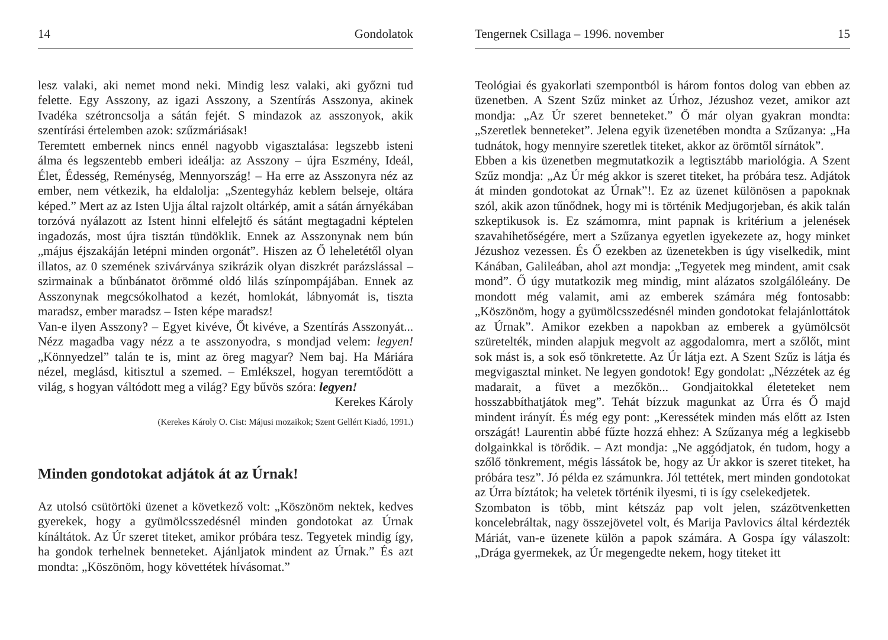14 Gondolatok
lesz valaki, aki nemet mond neki. Mindig lesz valaki, aki győzni tud felette. Egy Asszony, az igazi Asszony, a Szentírás Asszonya, akinek Ivadéka szétroncsolja a sátán fejét. S mindazok az asszonyok, akik szentírási értelemben azok: szűzmáriásak!
Teremtett embernek nincs ennél nagyobb vigasztalása: legszebb isteni álma és legszentebb emberi ideálja: az Asszony – újra Eszmény, Ideál, Élet, Édesség, Reménység, Mennyország! – Ha erre az Asszonyra néz az ember, nem vétkezik, ha eldalolja: „Szentegyház keblem belseje, oltára képed.” Mert az az Isten Ujja által rajzolt oltárkép, amit a sátán árnyékában torzóvá nyálazott az Istent hinni elfelejtő és sátánt megtagadni képtelen ingadozás, most újra tisztán tündöklik. Ennek az Asszonynak nem bún „május éjszakáján letépni minden orgonát”. Hiszen az Ő leheletétől olyan illatos, az 0 szemének szivárványa szikrázik olyan diszkrét parázslással – szirmainak a bűnbánatot örömmé oldó lilás színpompájában. Ennek az Asszonynak megcsókolhatod a kezét, homlokát, lábnyomát is, tiszta maradsz, ember maradsz – Isten képe maradsz!
Van-e ilyen Asszony? – Egyet kivéve, Őt kivéve, a Szentírás Asszonyát... Nézz magadba vagy nézz a te asszonyodra, s mondjad velem: legyen! „Könnyedzel” talán te is, mint az öreg magyar? Nem baj. Ha Máriára nézel, meglásd, kitisztul a szemed. – Emlékszel, hogyan teremtődött a világ, s hogyan váltódott meg a világ? Egy bűvös szóra: legyen!
Kerekes Károly
(Kerekes Károly O. Cist: Májusi mozaikok; Szent Gellért Kiadó, 1991.)
Minden gondotokat adjátok át az Úrnak!
Az utolsó csütörtöki üzenet a következő volt: „Köszönöm nektek, kedves gyerekek, hogy a gyümölcsszedésnél minden gondotokat az Úrnak kínáltátok. Az Úr szeret titeket, amikor próbára tesz. Tegyetek mindig így, ha gondok terhelnek benneteket. Ajánljatok mindent az Úrnak.” És azt mondta: „Köszönöm, hogy követtétek hívásomat.”
Tengernek Csillaga – 1996. november 15
Teológiai és gyakorlati szempontból is három fontos dolog van ebben az üzenetben. A Szent Szűz minket az Úrhoz, Jézushoz vezet, amikor azt mondja: „Az Úr szeret benneteket.” Ő már olyan gyakran mondta: „Szeretlek benneteket”. Jelena egyik üzenetében mondta a Szűzanya: „Ha tudnátok, hogy mennyire szeretlek titeket, akkor az örömtől sírnátok”.
Ebben a kis üzenetben megmutatkozik a legtisztább mariológia. A Szent Szűz mondja: „Az Úr még akkor is szeret titeket, ha próbára tesz. Adjátok át minden gondotokat az Úrnak”!. Ez az üzenet különösen a papoknak szól, akik azon tűnődnek, hogy mi is történik Medjugorjeban, és akik talán szkeptikusok is. Ez számomra, mint papnak is kritérium a jelenések szavahihetőségére, mert a Szűzanya egyetlen igyekezete az, hogy minket Jézushoz vezessen. És Ő ezekben az üzenetekben is úgy viselkedik, mint Kánában, Galileában, ahol azt mondja: „Tegyetek meg mindent, amit csak mond”. Ő úgy mutatkozik meg mindig, mint alázatos szolgálóleány. De mondott még valamit, ami az emberek számára még fontosabb: „Köszönöm, hogy a gyümölcsszedésnél minden gondotokat felajánlottátok az Úrnak”. Amikor ezekben a napokban az emberek a gyümölcsöt szüretelték, minden alapjuk megvolt az aggodalomra, mert a szőlőt, mint sok mást is, a sok eső tönkretette. Az Úr látja ezt. A Szent Szűz is látja és megvigasztal minket. Ne legyen gondotok! Egy gondolat: „Nézzétek az ég madarait, a füvet a mezőkön... Gondjaitokkal életeteket nem hosszabbíthatjátok meg”. Tehát bízzuk magunkat az Úrra és Ő majd mindent irányít. És még egy pont: „Keressétek minden más előtt az Isten országát! Laurentin abbé fűzte hozzá ehhez: A Szűzanya még a legkisebb dolgainkkal is törődik. – Azt mondja: „Ne aggódjatok, én tudom, hogy a szőlő tönkrement, mégis lássátok be, hogy az Úr akkor is szeret titeket, ha próbára tesz”. Jó példa ez számunkra. Jól tettétek, mert minden gondotokat az Úrra bíztátok; ha veletek történik ilyesmi, ti is így cselekedjetek.
Szombaton is több, mint kétszáz pap volt jelen, százötvenketten koncelebráltak, nagy összejövetel volt, és Marija Pavlovics által kérdezték Máriát, van-e üzenete külön a papok számára. A Gospa így válaszolt: „Drága gyermekek, az Úr megengedte nekem, hogy titeket itt